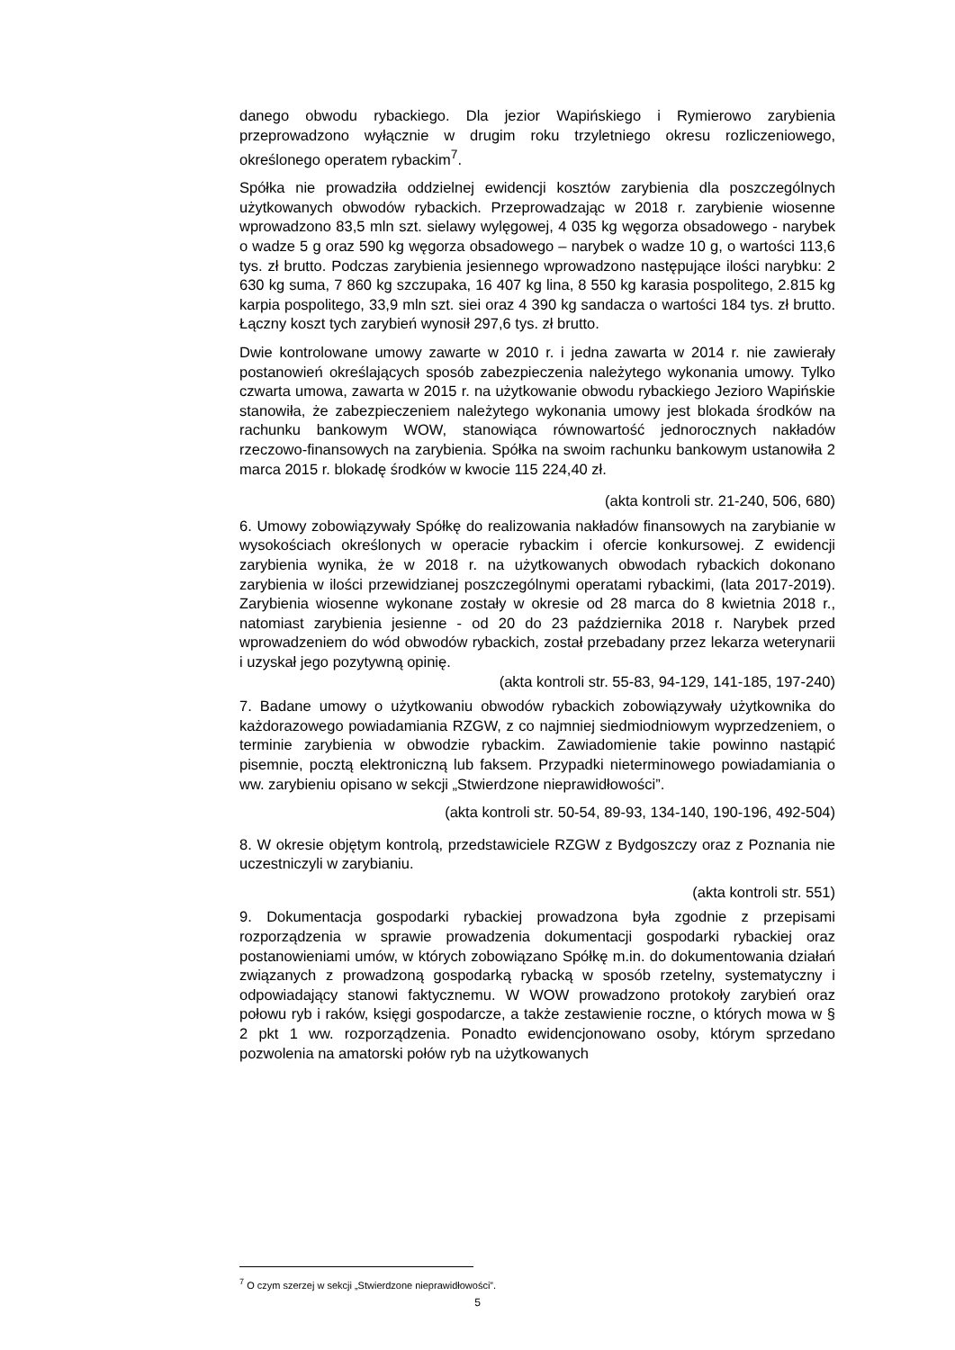danego obwodu rybackiego. Dla jezior Wapińskiego i Rymierowo zarybienia przeprowadzono wyłącznie w drugim roku trzyletniego okresu rozliczeniowego, określonego operatem rybackim<sup>7</sup>.
Spółka nie prowadziła oddzielnej ewidencji kosztów zarybienia dla poszczególnych użytkowanych obwodów rybackich. Przeprowadzając w 2018 r. zarybienie wiosenne wprowadzono 83,5 mln szt. sielawy wylęgowej, 4 035 kg węgorza obsadowego - narybek o wadze 5 g oraz 590 kg węgorza obsadowego – narybek o wadze 10 g, o wartości 113,6 tys. zł brutto. Podczas zarybienia jesiennego wprowadzono następujące ilości narybku: 2 630 kg suma, 7 860 kg szczupaka, 16 407 kg lina, 8 550 kg karasia pospolitego, 2.815 kg karpia pospolitego, 33,9 mln szt. siei oraz 4 390 kg sandacza o wartości 184 tys. zł brutto. Łączny koszt tych zarybień wynosił 297,6 tys. zł brutto.
Dwie kontrolowane umowy zawarte w 2010 r. i jedna zawarta w 2014 r. nie zawierały postanowień określających sposób zabezpieczenia należytego wykonania umowy. Tylko czwarta umowa, zawarta w 2015 r. na użytkowanie obwodu rybackiego Jezioro Wapińskie stanowiła, że zabezpieczeniem należytego wykonania umowy jest blokada środków na rachunku bankowym WOW, stanowiąca równowartość jednorocznych nakładów rzeczowo-finansowych na zarybienia. Spółka na swoim rachunku bankowym ustanowiła 2 marca 2015 r. blokadę środków w kwocie 115 224,40 zł.
(akta kontroli str. 21-240, 506, 680)
6. Umowy zobowiązywały Spółkę do realizowania nakładów finansowych na zarybianie w wysokościach określonych w operacie rybackim i ofercie konkursowej. Z ewidencji zarybienia wynika, że w 2018 r. na użytkowanych obwodach rybackich dokonano zarybienia w ilości przewidzianej poszczególnymi operatami rybackimi, (lata 2017-2019). Zarybienia wiosenne wykonane zostały w okresie od 28 marca do 8 kwietnia 2018 r., natomiast zarybienia jesienne - od 20 do 23 października 2018 r. Narybek przed wprowadzeniem do wód obwodów rybackich, został przebadany przez lekarza weterynarii i uzyskał jego pozytywną opinię.
(akta kontroli str. 55-83, 94-129, 141-185, 197-240)
7. Badane umowy o użytkowaniu obwodów rybackich zobowiązywały użytkownika do każdorazowego powiadamiania RZGW, z co najmniej siedmiodniowym wyprzedzeniem, o terminie zarybienia w obwodzie rybackim. Zawiadomienie takie powinno nastąpić pisemnie, pocztą elektroniczną lub faksem. Przypadki nieterminowego powiadamiania o ww. zarybieniu opisano w sekcji „Stwierdzone nieprawidłowości”.
(akta kontroli str. 50-54, 89-93, 134-140, 190-196, 492-504)
8. W okresie objętym kontrolą, przedstawiciele RZGW z Bydgoszczy oraz z Poznania nie uczestniczyli w zarybianiu.
(akta kontroli str. 551)
9. Dokumentacja gospodarki rybackiej prowadzona była zgodnie z przepisami rozporządzenia w sprawie prowadzenia dokumentacji gospodarki rybackiej oraz postanowieniami umów, w których zobowiązano Spółkę m.in. do dokumentowania działań związanych z prowadzoną gospodarką rybacką w sposób rzetelny, systematyczny i odpowiadający stanowi faktycznemu. W WOW prowadzono protokoły zarybień oraz połowu ryb i raków, księgi gospodarcze, a także zestawienie roczne, o których mowa w § 2 pkt 1 ww. rozporządzenia. Ponadto ewidencjonowano osoby, którym sprzedano pozwolenia na amatorski połów ryb na użytkowanych
<sup>7</sup> O czym szerzej w sekcji „Stwierdzone nieprawidłowości”.
5